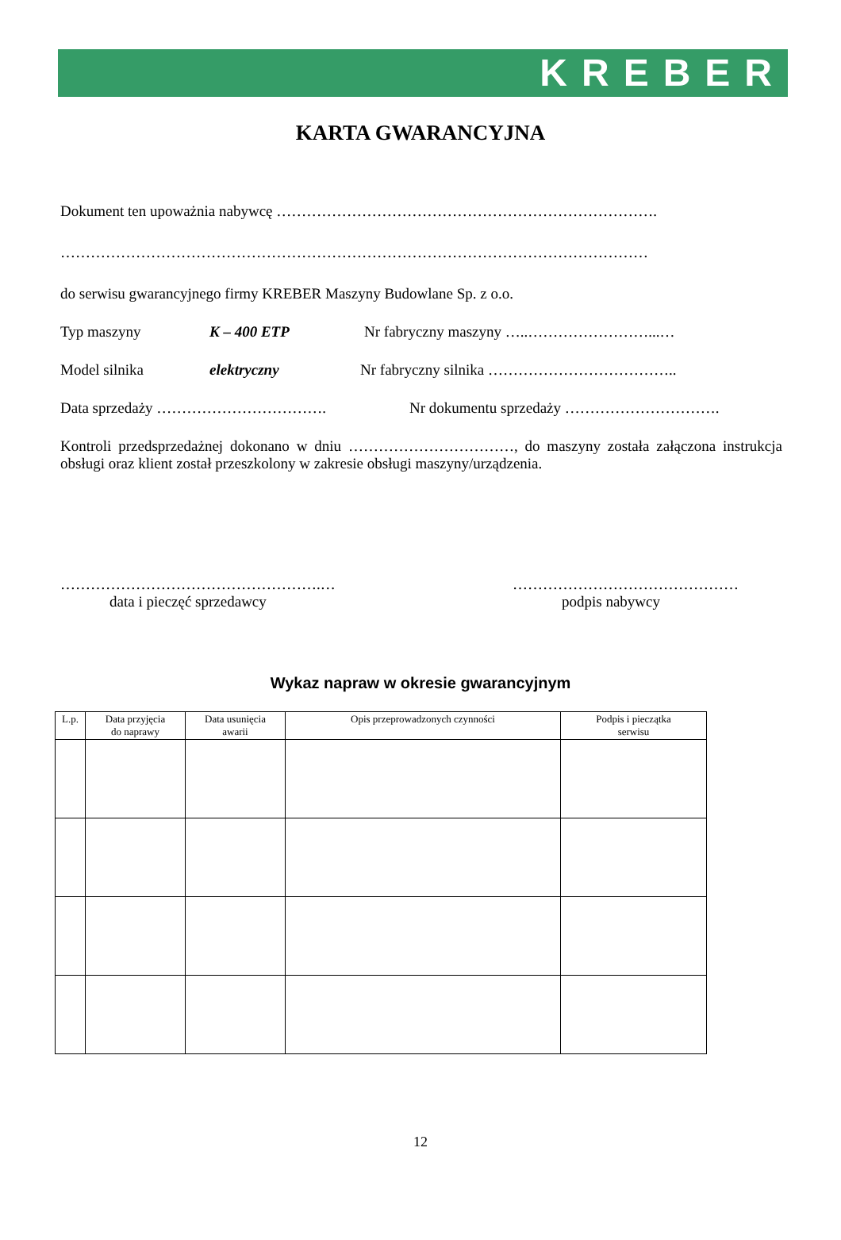KREBER
KARTA GWARANCYJNA
Dokument ten upoważnia nabywcę ………………………………………………………………….
………………………………………………………………………………………………………
do serwisu gwarancyjnego firmy KREBER Maszyny Budowlane Sp. z o.o.
Typ maszyny K – 400 ETP Nr fabryczny maszyny …..……………………...…
Model silnika elektryczny Nr fabryczny silnika ………………………………..
Data sprzedaży ……………………………. Nr dokumentu sprzedaży ………………………….
Kontroli przedsprzedażnej dokonano w dniu ……………………………, do maszyny została załączona instrukcja obsługi oraz klient został przeszkolony w zakresie obsługi maszyny/urządzenia.
…………………………………………….…
data i pieczęć sprzedawcy
………………………………………
podpis nabywcy
Wykaz napraw w okresie gwarancyjnym
| L.p. | Data przyjęcia do naprawy | Data usunięcia awarii | Opis przeprowadzonych czynności | Podpis i pieczątka serwisu |
| --- | --- | --- | --- | --- |
12